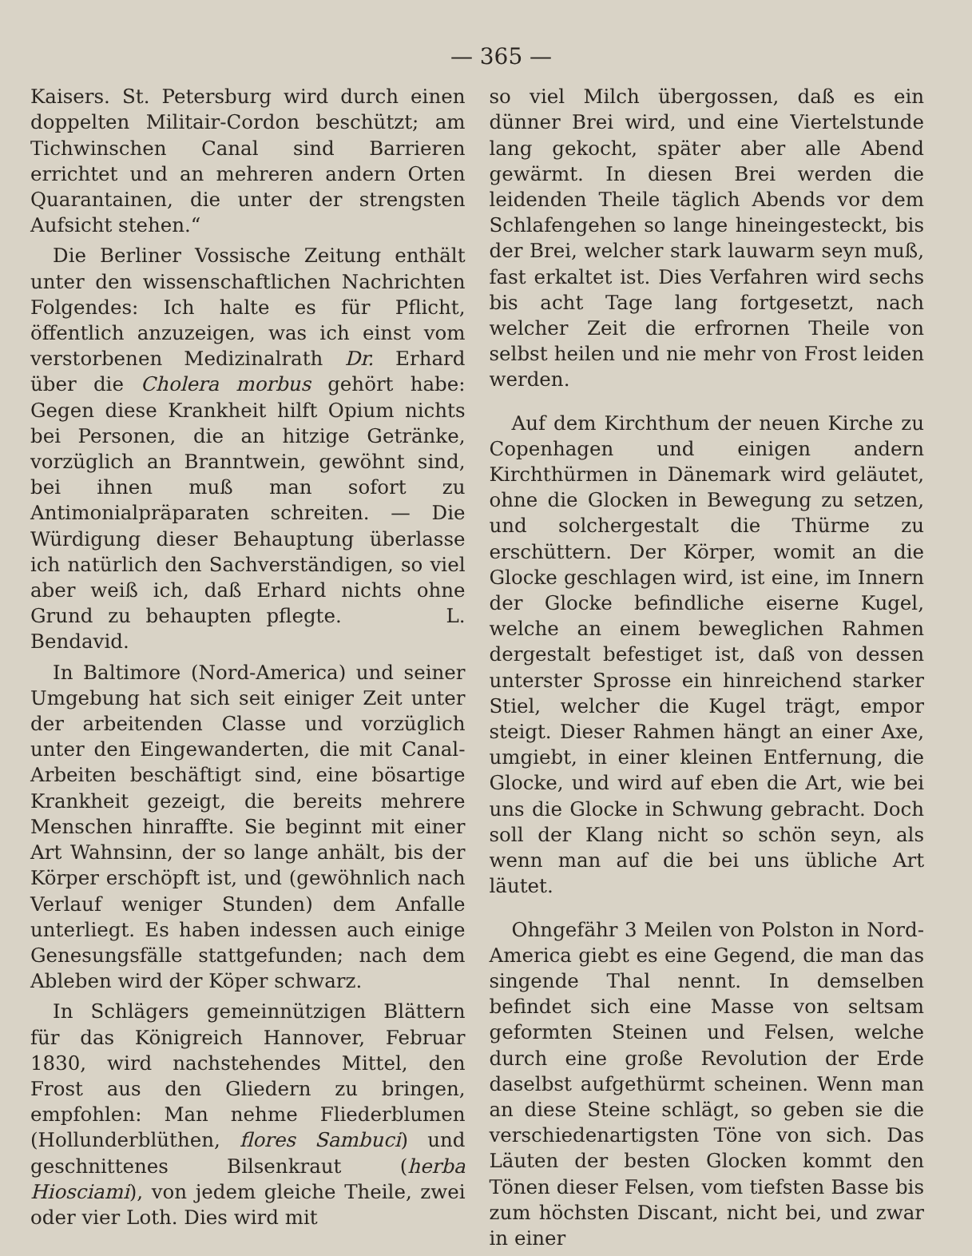— 365 —
Kaisers. St. Petersburg wird durch einen doppelten Militair-Cordon beschützt; am Tichwinschen Canal sind Barrieren errichtet und an mehreren andern Orten Quarantainen, die unter der strengsten Aufsicht stehen.“
Die Berliner Vossische Zeitung enthält unter den wissenschaftlichen Nachrichten Folgendes: Ich halte es für Pflicht, öffentlich anzuzeigen, was ich einst vom verstorbenen Medizinalrath Dr. Erhard über die Cholera morbus gehört habe: Gegen diese Krankheit hilft Opium nichts bei Personen, die an hitzige Getränke, vorzüglich an Branntwein, gewöhnt sind, bei ihnen muß man sofort zu Antimonialpräparaten schreiten. — Die Würdigung dieser Behauptung überlasse ich natürlich den Sachverständigen, so viel aber weiß ich, daß Erhard nichts ohne Grund zu behaupten pflegte. L. Bendavid.
In Baltimore (Nord-America) und seiner Umgebung hat sich seit einiger Zeit unter der arbeitenden Classe und vorzüglich unter den Eingewanderten, die mit Canal-Arbeiten beschäftigt sind, eine bösartige Krankheit gezeigt, die bereits mehrere Menschen hinraffte. Sie beginnt mit einer Art Wahnsinn, der so lange anhält, bis der Körper erschöpft ist, und (gewöhnlich nach Verlauf weniger Stunden) dem Anfalle unterliegt. Es haben indessen auch einige Genesungsfälle stattgefunden; nach dem Ableben wird der Köper schwarz.
In Schlägers gemeinnützigen Blättern für das Königreich Hannover, Februar 1830, wird nachstehendes Mittel, den Frost aus den Gliedern zu bringen, empfohlen: Man nehme Fliederblumen (Hollunderblüthen, flores Sambuci) und geschnittenes Bilsenkraut (herba Hiosciami), von jedem gleiche Theile, zwei oder vier Loth. Dies wird mit
so viel Milch übergossen, daß es ein dünner Brei wird, und eine Viertelstunde lang gekocht, später aber alle Abend gewärmt. In diesen Brei werden die leidenden Theile täglich Abends vor dem Schlafengehen so lange hineingesteckt, bis der Brei, welcher stark lauwarm seyn muß, fast erkaltet ist. Dies Verfahren wird sechs bis acht Tage lang fortgesetzt, nach welcher Zeit die erfrornen Theile von selbst heilen und nie mehr von Frost leiden werden.
Auf dem Kirchthum der neuen Kirche zu Copenhagen und einigen andern Kirchthürmen in Dänemark wird geläutet, ohne die Glocken in Bewegung zu setzen, und solchergestalt die Thürme zu erschüttern. Der Körper, womit an die Glocke geschlagen wird, ist eine, im Innern der Glocke befindliche eiserne Kugel, welche an einem beweglichen Rahmen dergestalt befestiget ist, daß von dessen unterster Sprosse ein hinreichend starker Stiel, welcher die Kugel trägt, empor steigt. Dieser Rahmen hängt an einer Axe, umgiebt, in einer kleinen Entfernung, die Glocke, und wird auf eben die Art, wie bei uns die Glocke in Schwung gebracht. Doch soll der Klang nicht so schön seyn, als wenn man auf die bei uns übliche Art läutet.
Ohngefähr 3 Meilen von Polston in Nord-America giebt es eine Gegend, die man das singende Thal nennt. In demselben befindet sich eine Masse von seltsam geformten Steinen und Felsen, welche durch eine große Revolution der Erde daselbst aufgethürmt scheinen. Wenn man an diese Steine schlägt, so geben sie die verschiedenartigsten Töne von sich. Das Läuten der besten Glocken kommt den Tönen dieser Felsen, vom tiefsten Basse bis zum höchsten Discant, nicht bei, und zwar in einer